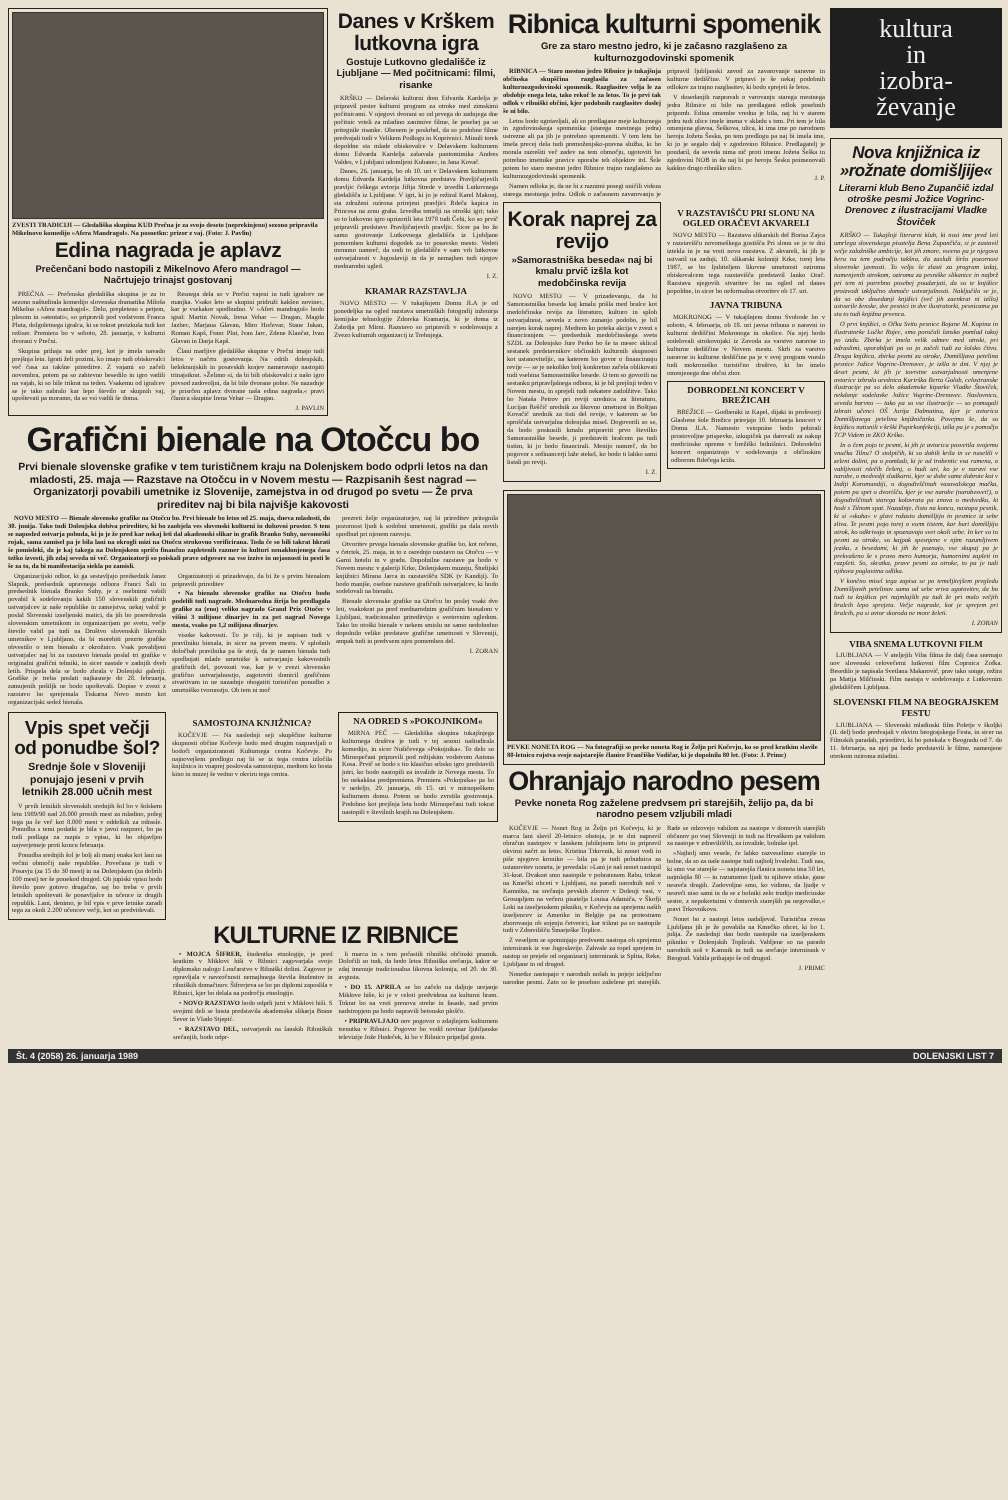ZVESTI TRADICIJI — Gledališka skupina KUD Prečna je za svojo deseto (neprekinjeno) sezono pripravila Mikelnovo komedijo »Afera Mandragol«. Na posnetku: prizor z vaj. (Foto: J. Pavlin)
Edina nagrada je aplavz
Prečenčani bodo nastopili z Mikelnovo Afero mandragol — Načrtujejo trinajst gostovanj
PREČNA — Prečenska gledališka skupina je za to sezono naštudirala komedijo slovenska dramatika Miloša Mikelna »Afera mandragol«. Delo, prepleteno s petjem, plesom in »atentati«, so pripravili pod vodstvom Franca Pluta, dolgoletnega igralca, ki se tokrat preizkuša tudi kot režiser. Premiera bo v soboto, 28. januarja, v kulturni dvorani v Prečni.
Skupina prihaja na oder prej, kot je imela navado prejšnja leta. Igrati želi pozimi, ko imajo tudi obiskovalci več časa za takšne prireditve. Z vajami so začeli novembra, potem pa so zahtevno besedilo in igro vadili na vajah, ki so bile trikrat na teden. Vsakemu od igralcev se je tako nabralo kar lepo število ur skupnih vaj, upoštevati pa moramo, da so vsi vadili še doma.
Resnega dela so v Prečni vajeni in tudi igralcev ne manjka. Vsako leto se skupini pridruži kakšen novinec, kar je vsekakor spodbudno. V »Aferi mandragol« bodo igral: Martin Novak, Irena Vehar — Dragan, Magda Jazbec, Marjana Glavan, Miro Hočevar, Stane Jukan, Roman Kapš, Franc Plut, Ivan Jarc, Zdene Klančar, Ivan Glavan in Darja Kapš.
Člani marljive gledališke skupine v Prečni imajo tudi letos v načrtu gostovanja. Na odrih dolenjskih, belokranjskih in posavskih krajev nameravajo nastopiti trinajstkrat. »Želimo si, da bi bili obiskovalci z našo igro povsod zadovoljni, da bi bile dvorane polne. Ne nazadnje je prisrčen aplavz dvorane naša edina nagrada,« pravi članica skupine Irena Vehar — Dragan.
J. PAVLIN
Danes v Krškem lutkovna igra
Gostuje Lutkovno gledališče iz Ljubljane — Med počitnicami: filmi, risanke
KRŠKO — Delavski kulturni dom Edvarda Kardelja je pripravil pester kulturni program za otroke med zimskimi počitnicami. V njegovi dvorani so od prvega do zadnjega dne počitnic vrteli za mladino zanimive filme, še posebej pa so pritegnile risanke. Obenem je poskrbel, da so podobne filme predvajali tudi v Velikem Podlogu in Koprivnici. Minuli torek dopoldne sta mlade obiskovalce v Delavskem kulturnem domu Edvarda Kardelja zabavala pantomimika Andres Valdes, v Ljubljani udomljeni Kubanec, in Jana Kovač.
Danes, 26. januarja, bo ob 10. uri v Delavskem kulturnem domu Edvarda Kardelja lutkovna predstava Pravljičarjevih pravljic češkega avtorja Jiřija Strede v izvedbi Lutkovnega gledališča iz Ljubljane. V igri, ki jo je režiral Karel Makonj, sta združeni ozirona prirejeni pravljici Rdeča kapica in Princesa na zrnu graha. Izvedba temelji na otroški igri; tako so to lutkovno igro uprizorili leta 1978 tudi Čehi, ko so prvič pripravili predstavo Pravljičarjevih pravljic. Sicer pa bo že samo gostovanje Lutkovnega gledališča iz Ljubljane pomemben kulturni dogodek za to posavsko mesto. Vedeti moramo namreč, da sodi to gledališče v sam vrh lutkovne ustvarjalnosti v Jugoslaviji in da je nemajhen tudi njegov mednarodni ugled.
I. Z.
KRAMAR RAZSTAVLJA
NOVO MESTO — V tukajšnjem Domu JLA je od ponedeljka na ogled razstava umetniških fotografij inženirja kemijske tehnologije Zdravka Kramarja, ki je doma iz Zabrdja pri Mirni. Razstavo so pripravili v sodelovanju z Zvezo kulturnih organizacij iz Trebnjega.
Grafični bienale na Otočcu bo
Prvi bienale slovenske grafike v tem turističnem kraju na Dolenjskem bodo odprli letos na dan mladosti, 25. maja — Razstave na Otočcu in v Novem mestu — Razpisanih šest nagrad — Organizatorji povabili umetnike iz Slovenije, zamejstva in od drugod po svetu — Že prva prireditev naj bi bila najvišje kakovosti
NOVO MESTO — Bienale slovenske grafike na Otočcu bo. Prvi bienale bo letos od 25. maja, dneva mladosti, do 30. junija. Tako tudi Dolenjska dobiva prireditev, ki bo zaobjela ves slovenski kulturni in duhovni prostor. S tem se naposled ostvarja pobuda, ki jo je že pred kar nekaj leti dal akademski slikar in grafik Branko Suhy, novomeški rojak, sama zamisel pa je bila lani na okrogli mizi na Otočcu strokovno verificirana. Toda če so bili takrat hkrati še pomisleki, da je kaj takega na Dolenjskem spričo finančno zapletenih razmer in kulturi nenaklonjenega časa težko izvesti, jih zdaj seveda ni več. Organizatorji so poiskali prave odgovore na vse izzive in nejasnosti in pesti le še za to, da bi manifestacija siekla po zamisli.
Organizacijski odbor, ki ga sestavljajo predsednik Janez Slapnik, predsednik upravnega odbora Franci Šali in predsednik bienala Branko Suhy, je z osebnimi vabili povabil k sodelovanju kakih 150 slovenskih grafičnih ustvarjalcev iz naše republike in zamejstva, nekaj vabil je poslal Slovenski izseljenski matici, da jih bo posredovala slovenskim umetnikom in organizacijam po svetu, večje število vabil pa tudi na Društvo slovenskih likovnih umetnikov v Ljubljano, da bi morebiti prezrte grafike obvestilo o tem bienalu z okrožnico. Vsak povabljeni ustvarjalec naj bi za razstavo bienala poslal tri grafike v originalni grafični tehniki, in sicer nastale v zadnjih dveh letih. Prispela dela se bodo zbrala v Dolenjski galeriji. Grafike je treba poslati najkasneje do 28. februarja, zamujenih pošiljk ne bodo upoštevali. Dopise v zvezi z razstavo bo sprejemala Tiskarna Novo mesto kot organizacijski sedež bienala.
Organizatorji si prizadevajo, da bi že s prvim bienalom pripravili prireditev
• Na bienalu slovenske grafike na Otočcu bodo podelili tudi nagrade. Mednarodna žirija bo predlagala grafike za (eno) veliko nagrado Grand Prix Otočec v višini 3 milijone dinarjev in za pet nagrad Novega mesta, vsako po 1,2 milijona dinarjev.
visoke kakovosti. To je cilj, ki je zapisan tudi v pravilniku bienala, in sicer na prvem mestu. V splošnih določbah pravilnika pa še stoji, da je namen bienala tudi spodbujati mlade umetnike k ustvarjanju kakovostnih grafičnih del, povezati vse, kar je v zvezi slovensko grafično ustvarjalnostjo, zagotoviti domicil grafičnim stvaritvam in ne nazadnje obogatiti turistično ponudbo z umetniško tvornostjo. Ob tem ni moč
prezreti želje organizatorjev, naj bi prireditev pritegnila pozornost ljudi k sodobni umetnosti, grafiki pa dala novih spodbud pri njenem razvoju.
Otvoritev prvega bienala slovenske grafike bo, kot rečeno, v četrtek, 25. maja, in to z osrednjo razstavo na Otočcu — v Garni hotelu in v gradu. Dopolnilne razstave pa bodo v Novem mestu: v galeriji Krke, Dolenjskem muzeju, Študijski knjižnici Mirana Jarca in razstavišču SDK (v Kandiji). To bodo manjše, osebne razstave grafičnih ustvarjalcev, ki bodo sodelovali na bienalu.
Bienale slovenske grafike na Otočcu bo poslej vsaki dve leti, vsakokrat pa pred mednarodnim grafičnim bienalom v Ljubljani, tradicionalno prireditvijo s svetovnim ugledom. Tako bo otoški bienale v nekem smislu ne samo nedohodno dopolnilo velike predstave grafične umetnosti v Sloveniji, ampak tudi in predvsem njen pomemben del.
I. ZORAN
Vpis spet večji od ponudbe šol?
Srednje šole v Sloveniji ponujajo jeseni v prvih letnikih 28.000 učnih mest
V prvih letnikih slovenskih srednjih šol bo v šolskem letu 1989/90 nad 28.000 prostih mest za mladino, poleg tega pa še več kot 8.000 mest v oddelkih za odrasle. Ponudba s temi podatki je bila v javni razpravi, bo pa tudi podlaga za razpis o vpisu, ki bo objavljen najverjetneje proti koncu februarja.
Ponudba srednjih šol je bolj ali manj enaka kot lani na večini območij naše republike. Povečana je tudi v Posavju (za 15 do 30 mest) in na Dolenjskem (za dobrih 100 mest) ter še ponekod drugod. Ob jupiski vpisu bodo število prav gotovo drugačne, saj bo treba v prvih letnikih upoštevati še ponavljalce in učence iz drugih republik. Lani, denimo, je bil vpis v prve letnike zaradi tega za okoli 2.200 učencev večji, kot so predvidevali.
SAMOSTOJNA KNJIŽNICA?
KOČEVJE — Na naslednji seji skupščine kulturne skupnosti občine Kočevje bodo med drugim razpravljali o bodoči organiziranosti Kulturnega centra Kočevje. Po najnovejšem predlogu naj bi se iz tega centra izločila knjižnica in vnaprej poslovala samostojno, medtem ko bosta kino in muzej še vedno v okviru tega centra.
NA ODRED S »POKOJNIKOM«
MIRNA PEČ — Gledališka skupina tukajšnjega kulturnega društva je tudi v tej sezoni naštudirala komedijo, in sicer Nušičevega »Pokojnika«. To delo so Mirnopečani pripravili pod režijskim vodstvom Antona Kosa. Prvič se bodo s tio klasično srbsko igro predstavili jutri, ko bodo nastopili za invalide iz Novega mesta. To bo nekakšna predpremiera. Premiera »Pokojnika« pa bo v nedeljo, 29. januarja, ob 15. uri v mirnopeškem kulturnem domu. Potem se bodo zvrstila gostovanja. Podobno kot prejšnja leta bodo Mirnopečani tudi tokrat nastopili v številnih krajih na Dolenjskem.
KULTURNE IZ RIBNICE
• MOJCA ŠIFRER, študentka etnologije, je pred kratkim v Miklovi hiši v Ribnici zagovarjala svojo diplomsko nalogo Lončarstvo v Ribniški dolini. Zagovor je opravljala v navzočnosti nemajhnega števila študentov in ribniških domačinov. Šifrerjeva se bo po diplomi zaposlila v Ribnici, kjer bo delala na področju etnologije.
• NOVO RAZSTAVO bodo odprli jutri v Miklovi hiši. S svojimi deli se bosta predstavila akademska slikarja Brane Sever in Vlado Stjepić.
• RAZSTAVO DEL, ustvarjenih na lanskih Ribniških srečanjih, bodo odpr-
li marca in s tem počastili ribniški občinski praznik. Določili so tudi, da bodo letos Ribniška srečanja, kakor se zdaj imenuje tradicionalna likovna kolonija, od 20. do 30. avgusta.
• DO 15. APRILA se bo začelo na daljnje urejanje Miklove hiše, ki je v celoti predvidena za kulturni hram. Tokrat bo na vrsti prenova strehe in fasade, nad prvim nadstropjem pa bodo napravili betonsko ploščo.
• PRIPRAVLJAJO nov pogovor o zdajšnjem kulturnem trenutku v Ribnici. Pogovor bo vodil novinar ljubljanske televizije Jože Hudeček, ki bo v Ribnico pripeljal gosta.
Ribnica kulturni spomenik
Gre za staro mestno jedro, ki je začasno razglašeno za kulturnozgodovinski spomenik
RIBNICA — Staro mestno jedro Ribnice je tukajšnja občinska skupščina razglasila za začasen kulturnozgodovinski spomenik. Razglasitev velja le za obdobje enega leta, tako rekoč le za letos. To je prvi tak odlok v ribniški občini, kjer podobnih razglasitev doslej še ni bilo.
Letos bodo ugotavljali, ali so predlagane meje kulturnega in zgodovinskega spomenika (starega mestnega jedra) ustrezne ali pa jih je potrebno spremeniti. V tem letu bo imela precej dela tudi premoženjsko-pravna služba, ki bo morala razrešiti več zadev na tem območju, ugotoviti bo potrebno imetnike pravice uporabe teh objektov itd. Šele potem bo staro mestno jedro Ribnice trajno razglašeno za kulturnozgodovinski spomenik.
Namen odloka je, da ne bi z raznimi posegi uničili videza starega mestnega jedra. Odlok o začasnem zavarovanju je pripravil ljubljanski zavod za zavarovanje naravne in kulturne dediščine. V pripravi je še nekaj podobnih odlokov za trajno razglasitev, ki bodo sprejeti še letos.
V dosedanjih razpravah o varovanju starega mestnega jedra Ribnice ni bilo na predlagani odlok posebnih pripomb. Edina omembe vredna je bila, naj bi v starem jedru tudi ulice imele imena v skladu s tem. Pri tem je bila omenjena glavna, Šeškova, ulica, ki ima ime po narodnem heroju Jožetu Šesku, po tem predlogu pa naj bi imela ime, ki jo je segalo dalj v zgodovino Ribnice. Predlagatelj je poudaril, da seveda nima nič proti imenu Jožeta Šeška in zgodovini NOB in da naj bi po heroju Šesku poimenovali kakšno drugo ribniško ulico.
J. P.
Korak naprej za revijo
»Samorastniška beseda« naj bi kmalu prvič izšla kot medobčinska revija
NOVO MESTO — V prizadevanju, da bi Samorastniška beseda kaj kmalu prišla med bralce kot medobčinska revija za literaturo, kulturo in sploh ustvarjalnost, seveda z novo zunanjo podobo, je bil narejen korak naprej. Medtem ko poteka akcija v zvezi s financiranjem — predsednik medobčinskega sveta SZDL za Dolenjsko Jure Perko bo še ta mesec sklical sestanek predstavnikov občinskih kulturnih skupnosti kot ustanoviteljic, na katerem bo govor o financiranju revije — se je nekoliko bolj konkretno začela oblikovati tudi vsebina Samorastniške besede. O tem so govorili na sestanku pripravljalnega odbora, ki je bil prejšnji teden v Novem mestu, in sprejeli tudi nekatere zadolžitve. Tako bo Nataša Petrov pri reviji urednica za literaturo, Lucijan Reščič urednik za likovno umetnost in Boštjan Kovačič urednik za tisti del revije, v katerem se bo sproščala ustvarjalna dolenjska misel. Dogovorili so se, da bodo poskusili kmalu pripraviti prvo številko Samorastniške besede, ji predstaviti bralcem pa tudi tistim, ki jo bodo financirali. Menijo namreč, da bo pogovor s sofinancerji laže stekel, ko bodo ti lahko sami listali po reviji.
I. Z.
V RAZSTAVIŠČU PRI SLONU NA OGLED ORAČEVI AKVARELI
NOVO MESTO — Razstava slikarskih del Borisa Zajca v razstavišču novomeškega gostišča Pri slonu se je te dni iztekla in je na vrsti nova razstava. Z akvareli, ki jih je ustvaril na zadnji, 10. slikarski koloniji Krke, torej leta 1987, se bo ljubiteljem likovne umetnosti oziroma obiskovalcem tega razstavišča predstavil Janko Orač. Razstava njegovih stvaritev bo na ogled od danes popoldne, in sicer bo neformalna otvoritev ob 17. uri.
JAVNA TRIBUNA
MOKRONOG — V tukajšnjem domu Svobode bo v soboto, 4. februarja, ob 18. uri javna tribuna o naravni in kulturni dediščini Mokronoga in okolice. Na njej bodo sodelovali strokovnjaki iz Zavoda za varstvo naravne in kulturne dediščine v Novem mestu. Skrb za varstvo naravne in kulturne dediščine pa je v svoj program vneslo tudi mokronoško turistično društvo, ki bo imelo omenjenega dne občni zbor.
DOBRODELNI KONCERT V BREŽICAH
BREŽICE — Godbeniki iz Kapel, dijaki in profesorji Glasbene šole Brežice prirejajo 10. februarja koncert v Domu JLA. Namesto vstopnine bodo pobirali prostovoljne prispevke, izkupiček pa darovali za nakup medicinske opreme v brežiški bolnišnici. Dobrodelni koncert organizirajo v sodelovanju z občinskim odborom Rdečega križa.
PEVKE NONETA ROG — Na fotografiji so pevke noneta Rog iz Željn pri Kočevju, ko so pred kratkim slavile 80-letnico rojstva svoje najstarejše članice Frančiške Vodičar, ki je dopolnila 80 let. (Foto: J. Primc)
Ohranjajo narodno pesem
Pevke noneta Rog zaželene predvsem pri starejših, želijo pa, da bi narodno pesem vzljubili mladi
KOČEVJE — Nonet Rog iz Željn pri Kočevju, ki je marca lani slavil 20-letnico obstoja, je te dni napravil obračun nastopov v lanskem jubilejnem letu in pripravil okvirni načrt za letos. Kristina Trkovnik, ki nonet vodi in piše njegovo kroniko — bila pa je tudi pobudnica za ustanovitev noneta, je povedala: »Lani je naš nonet nastopil 31-krat. Dvakrat smo nastopile v pobratenem Rabu, trikrat na Kmečki ohceti v Ljubljani, na paradi narodnih noš v Kamniku, na srečanju pevskih zborov v Dolenji vasi, v Grosupljem na večeru pisatelja Louisa Adamiča, v Škofji Loki na izseljenskem pikniku, v Kočevju na sprejemu naših izseljencev iz Amerike in Belgije pa na protestnem zborovanju ob sojenju četverici, kar trikrat pa so nastopile tudi v Zdravilišču Šmarješke Toplice.
Z veseljem se spominjajo predvsem nastopa ob sprejemu internirank iz vse Jugoslavije. Zahvale za topel sprejem in nastop so prejele od organizacij internirank iz Splita, Reke, Ljubljane in od drugod.
Nonetke nastopajo v narodnih nošah in pojejo izključno narodne pesmi. Zato so še posebno zaželene pri starejših. Rade se odzovejo vabilom za nastope v domovih starejših občanov po vsej Sloveniji in tudi na Hrvaškem pa vabilom za nastope v zdraviliščih, za invalide, bolnike ipd.
»Najbolj smo vesele, če lahko razveselimo starejše in bolne, da so za naše nastope tudi najbolj hvaležni. Tudi nas, ki smo vse starejše — najstarejša članica noneta ima 50 let, najmlajša 80 — in razumemo ljudi tu njihove stiske, gane nesreča drugih. Zadovoljne smo, ko vidimo, da ljudje v nesreči niso sami in da se z bolniki zelo trudijo medicinske sestre, z nepokretnimi v domovih starejših pa negovalke,« pravi Trkovnikova.
Nonet bo z nastopi letos nadaljeval. Turistična zveza Ljubljana jih je že povabila na Kmečko ohcet, ki bo 1. julija. Že naslednji dan bodo nastopile na izseljenskem pikniku v Dolenjskih Toplicah. Vabljene so na parado narodnih noš v Kamnik in tudi na srečanje internirank v Beograd. Vabila prihajajo še od drugod.
J. PRIMC
kultura
in
izobra-
ževanje
Nova knjižnica iz »rožnate domišljije«
Literarni klub Beno Zupančič izdal otroške pesmi Jožice Vogrinc-Drenovec z ilustracijami Vladke Štoviček
KRŠKO — Tukajšnji literarni klub, ki nosi ime pred leti umrlega slovenskega pisatelja Bena Zupančiča, si je zastavil večje založniške ambicije, kot jih zmore, vseeno pa je njegova bera na tem področju takšna, da zasluži širšo pozornost slovenske javnosti. To velja še zlasti za program izdaj, namenjenih otrokom, oziroma za pesniške slikanice in najbrž pri tem ni potrebno posebej poudarjati, da so te knjižice proizvodi izključno domače ustvarjalnosti. Naključilo se je, da so obe dosedanji knjižici (več jih zaenkrat ni izšlo) ustvarile ženske, dve pesnici in dve ilustratorki, pesnicama pa sta to tudi knjižna prvenca.
O prvi knjižici, o Očku Svitu pesnice Bojane M. Kopina in ilustratorke Lučke Rojec, smo poročali lansko pomlad takoj po izidu. Zbirka je imela velik odmev med otroki, pri odraslimi, uporabljati pa so jo začeli tudi za šolsko čtivo. Druga knjižica, zbirka pesmi za otroke, Domišljava petelina pesnice Jožice Vogrinc-Drenovec, je izšla te dni. V njej je deset pesmi, ki jih je tovrstne ustvarjalnosti omenjene avtorice izbrala urednica Kurirška Berta Golob, celostranske ilustracije pa so delo akademske kiparke Vladke Štoviček, nekdanje sodelavke Jožice Vogrinc-Drenovec. Naslovnico, seveda barvno — tako pa so vse ilustracije — so pomagali izbrati učenci OŠ Jurija Dalmatina, kjer je avtorica Domišljavega petelina knjižničarka. Povejmo še, da so knjižico natisnili v krški Papirkonfekciji, izšla pa je s pomočjo TCP Videm in ZKO Krško.
In o čem pojo te pesmi, ki jih je avtorica posvetila svojemu vnučku Tilnu? O stolpičih, ki so dobili krila in se naselili v zeleni dolini, pa o pomladi, ki je od trobentic vsa rumena, o vabljivosti rdečih češenj, o hudi uri, ko je v naravi vse narobe, o medvedji sladkarni, kjer se dobe same dobrote kot v Indiji Koromandiji, o dogodivščinah vasovalskega mačka, potem pa spet o dvorišču, kjer je vse narobe (narobesvet!), o dogodivščinah starega kolovrata pa znova o medvedku, ki hodi s Tilnom spat. Nazadnje, čisto na koncu, nastopa pesnik, ki si »skuha« v glavi rožasto domišljijo in pesmice iz sebe zliva. Te pesmi pojo torej o vsem tistem, kar buri domišljijo otrok, ko odkrivajo in spoznavajo svet okoli sebe. In ker so to pesmi za otroke, so kajpak spesnjene v njim razumljivem jeziku, z besedami, ki jih že poznajo, vse skupaj pa je prekvašeno še s pravo mero humorja, humornimi zapleti in razpleti. So, skratka, prave pesmi za otroke, to pa je tudi njihova poglavitna odlika.
V končno misel tega zapisa se po temeljitejšem pregledu Domišljavih petelinov sama od sebe vriva ugotovitev, da bo tudi ta knjižica pri najmlajših pa tudi že pri malo večjih bralcih lepo sprejeta. Večje nagrade, kot je sprejem pri bralcih, pa si avtor skoroda ne more želeti.
I. ZORAN
VIBA SNEMA LUTKOVNI FILM
LJUBLJANA — V ateljejih Viba filma že dalj časa snemajo nov slovenski celovečerni lutkovni film Coprnica Zofka. Besedilo je napisala Svetlana Makarovič, prav tako songe, režira pa Matija Milčinski. Film nastaja v sodelovanju z Lutkovnim gledališčem Ljubljana.
SLOVENSKI FILM NA BEOGRAJSKEM FESTU
LJUBLJANA — Slovenski mladinski film Poletje v školjki (II. del) bodo predvajali v okviru beograjskega Festa, in sicer na Filmskih paradah, prireditvi, ki bo potekala v Beogradu od 7. do 11. februarja, na njej pa bodo predstavili le filme, namenjene otrokom oziroma mladini.
Št. 4 (2058) 26. januarja 1989 DOLENJSKI LIST 7